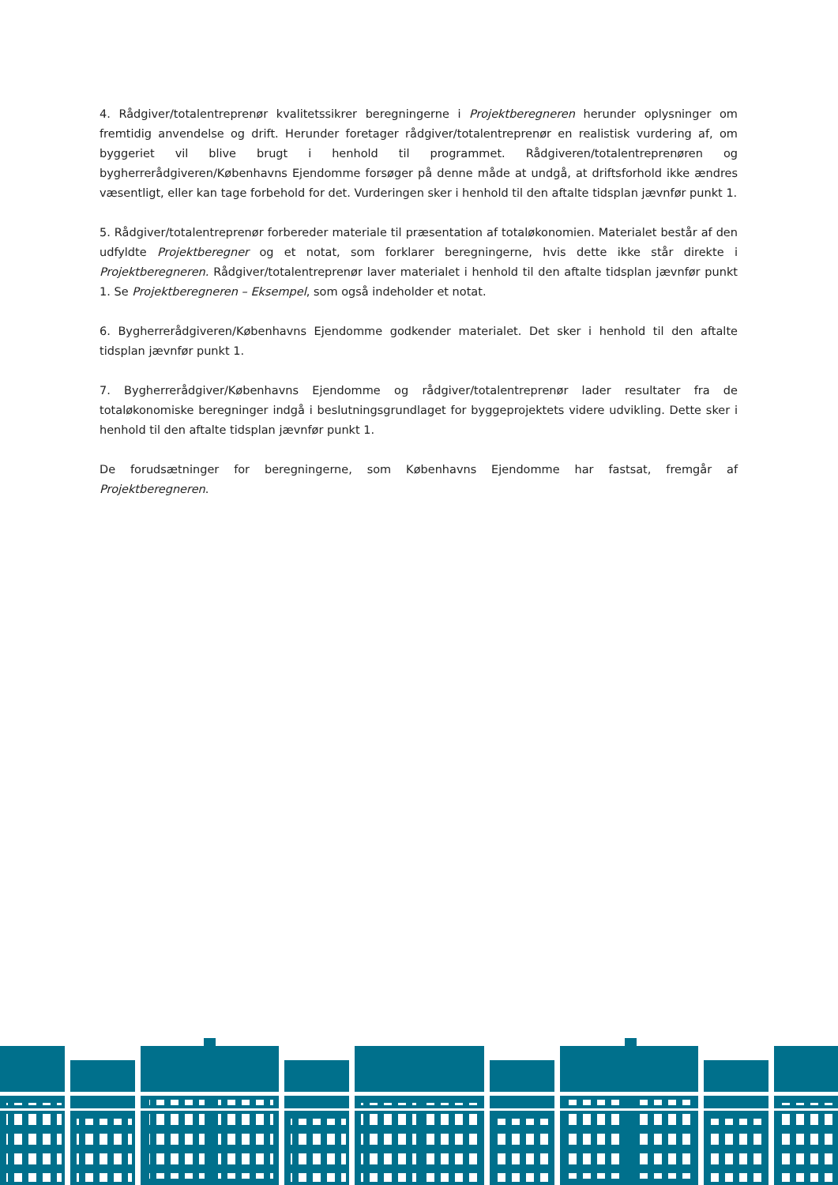4. Rådgiver/totalentreprenør kvalitetssikrer beregningerne i Projektberegneren herunder oplysninger om fremtidig anvendelse og drift. Herunder foretager rådgiver/totalentreprenør en realistisk vurdering af, om byggeriet vil blive brugt i henhold til programmet. Rådgiveren/totalentreprenøren og bygherrerådgiveren/Københavns Ejendomme forsøger på denne måde at undgå, at driftsforhold ikke ændres væsentligt, eller kan tage forbehold for det. Vurderingen sker i henhold til den aftalte tidsplan jævnfør punkt 1.
5. Rådgiver/totalentreprenør forbereder materiale til præsentation af totaløkonomien. Materialet består af den udfyldte Projektberegner og et notat, som forklarer beregningerne, hvis dette ikke står direkte i Projektberegneren. Rådgiver/totalentreprenør laver materialet i henhold til den aftalte tidsplan jævnfør punkt 1. Se Projektberegneren – Eksempel, som også indeholder et notat.
6. Bygherrerådgiveren/Københavns Ejendomme godkender materialet. Det sker i henhold til den aftalte tidsplan jævnfør punkt 1.
7. Bygherrerådgiver/Københavns Ejendomme og rådgiver/totalentreprenør lader resultater fra de totaløkonomiske beregninger indgå i beslutningsgrundlaget for byggeprojektets videre udvikling. Dette sker i henhold til den aftalte tidsplan jævnfør punkt 1.
De forudsætninger for beregningerne, som Københavns Ejendomme har fastsat, fremgår af Projektberegneren.